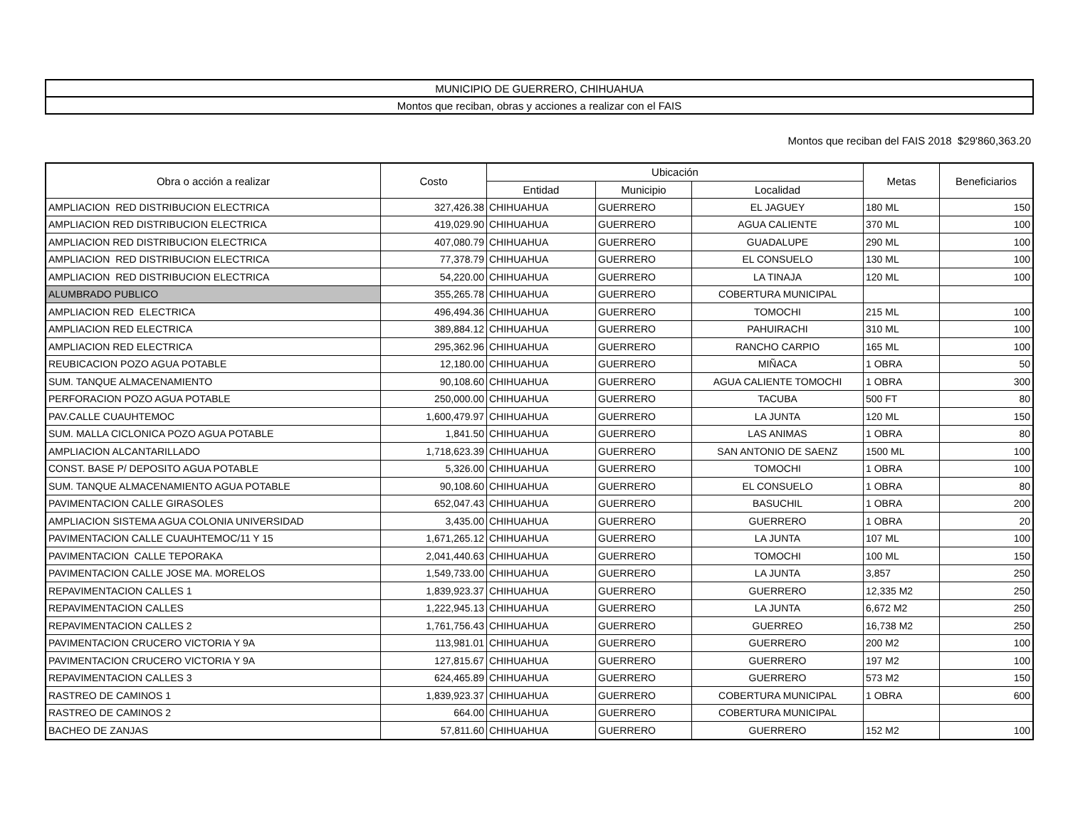| MUNICIPIO DE GUERRERO, CHIHUAHUA |
| Montos que reciban, obras y acciones a realizar con el FAIS |
Montos que reciban del FAIS 2018 $29'860,363.20
| Obra o acción a realizar | Costo | Ubicación | | | Metas | Beneficiarios |
| --- | --- | --- | --- | --- | --- | --- |
| | | Entidad | Municipio | Localidad | | |
| AMPLIACION RED DISTRIBUCION ELECTRICA | 327,426.38 | CHIHUAHUA | GUERRERO | EL JAGUEY | 180 ML | 150 |
| AMPLIACION RED DISTRIBUCION ELECTRICA | 419,029.90 | CHIHUAHUA | GUERRERO | AGUA CALIENTE | 370 ML | 100 |
| AMPLIACION RED DISTRIBUCION ELECTRICA | 407,080.79 | CHIHUAHUA | GUERRERO | GUADALUPE | 290 ML | 100 |
| AMPLIACION RED DISTRIBUCION ELECTRICA | 77,378.79 | CHIHUAHUA | GUERRERO | EL CONSUELO | 130 ML | 100 |
| AMPLIACION RED DISTRIBUCION ELECTRICA | 54,220.00 | CHIHUAHUA | GUERRERO | LA TINAJA | 120 ML | 100 |
| ALUMBRADO PUBLICO | 355,265.78 | CHIHUAHUA | GUERRERO | COBERTURA MUNICIPAL | | |
| AMPLIACION RED ELECTRICA | 496,494.36 | CHIHUAHUA | GUERRERO | TOMOCHI | 215 ML | 100 |
| AMPLIACION RED ELECTRICA | 389,884.12 | CHIHUAHUA | GUERRERO | PAHUIRACHI | 310 ML | 100 |
| AMPLIACION RED ELECTRICA | 295,362.96 | CHIHUAHUA | GUERRERO | RANCHO CARPIO | 165 ML | 100 |
| REUBICACION POZO AGUA POTABLE | 12,180.00 | CHIHUAHUA | GUERRERO | MIÑACA | 1 OBRA | 50 |
| SUM. TANQUE ALMACENAMIENTO | 90,108.60 | CHIHUAHUA | GUERRERO | AGUA CALIENTE TOMOCHI | 1 OBRA | 300 |
| PERFORACION POZO AGUA POTABLE | 250,000.00 | CHIHUAHUA | GUERRERO | TACUBA | 500 FT | 80 |
| PAV.CALLE CUAUHTEMOC | 1,600,479.97 | CHIHUAHUA | GUERRERO | LA JUNTA | 120 ML | 150 |
| SUM. MALLA CICLONICA POZO AGUA POTABLE | 1,841.50 | CHIHUAHUA | GUERRERO | LAS ANIMAS | 1 OBRA | 80 |
| AMPLIACION ALCANTARILLADO | 1,718,623.39 | CHIHUAHUA | GUERRERO | SAN ANTONIO DE SAENZ | 1500 ML | 100 |
| CONST. BASE P/ DEPOSITO AGUA POTABLE | 5,326.00 | CHIHUAHUA | GUERRERO | TOMOCHI | 1 OBRA | 100 |
| SUM. TANQUE ALMACENAMIENTO AGUA POTABLE | 90,108.60 | CHIHUAHUA | GUERRERO | EL CONSUELO | 1 OBRA | 80 |
| PAVIMENTACION CALLE GIRASOLES | 652,047.43 | CHIHUAHUA | GUERRERO | BASUCHIL | 1 OBRA | 200 |
| AMPLIACION SISTEMA AGUA COLONIA UNIVERSIDAD | 3,435.00 | CHIHUAHUA | GUERRERO | GUERRERO | 1 OBRA | 20 |
| PAVIMENTACION CALLE CUAUHTEMOC/11 Y 15 | 1,671,265.12 | CHIHUAHUA | GUERRERO | LA JUNTA | 107 ML | 100 |
| PAVIMENTACION CALLE TEPORAKA | 2,041,440.63 | CHIHUAHUA | GUERRERO | TOMOCHI | 100 ML | 150 |
| PAVIMENTACION CALLE JOSE MA. MORELOS | 1,549,733.00 | CHIHUAHUA | GUERRERO | LA JUNTA | 3,857 | 250 |
| REPAVIMENTACION CALLES 1 | 1,839,923.37 | CHIHUAHUA | GUERRERO | GUERRERO | 12,335 M2 | 250 |
| REPAVIMENTACION CALLES | 1,222,945.13 | CHIHUAHUA | GUERRERO | LA JUNTA | 6,672 M2 | 250 |
| REPAVIMENTACION CALLES 2 | 1,761,756.43 | CHIHUAHUA | GUERRERO | GUERREO | 16,738 M2 | 250 |
| PAVIMENTACION CRUCERO VICTORIA Y 9A | 113,981.01 | CHIHUAHUA | GUERRERO | GUERRERO | 200 M2 | 100 |
| PAVIMENTACION CRUCERO VICTORIA Y 9A | 127,815.67 | CHIHUAHUA | GUERRERO | GUERRERO | 197 M2 | 100 |
| REPAVIMENTACION CALLES 3 | 624,465.89 | CHIHUAHUA | GUERRERO | GUERRERO | 573 M2 | 150 |
| RASTREO DE CAMINOS 1 | 1,839,923.37 | CHIHUAHUA | GUERRERO | COBERTURA MUNICIPAL | 1 OBRA | 600 |
| RASTREO DE CAMINOS 2 | 664.00 | CHIHUAHUA | GUERRERO | COBERTURA MUNICIPAL | | |
| BACHEO DE ZANJAS | 57,811.60 | CHIHUAHUA | GUERRERO | GUERRERO | 152 M2 | 100 |